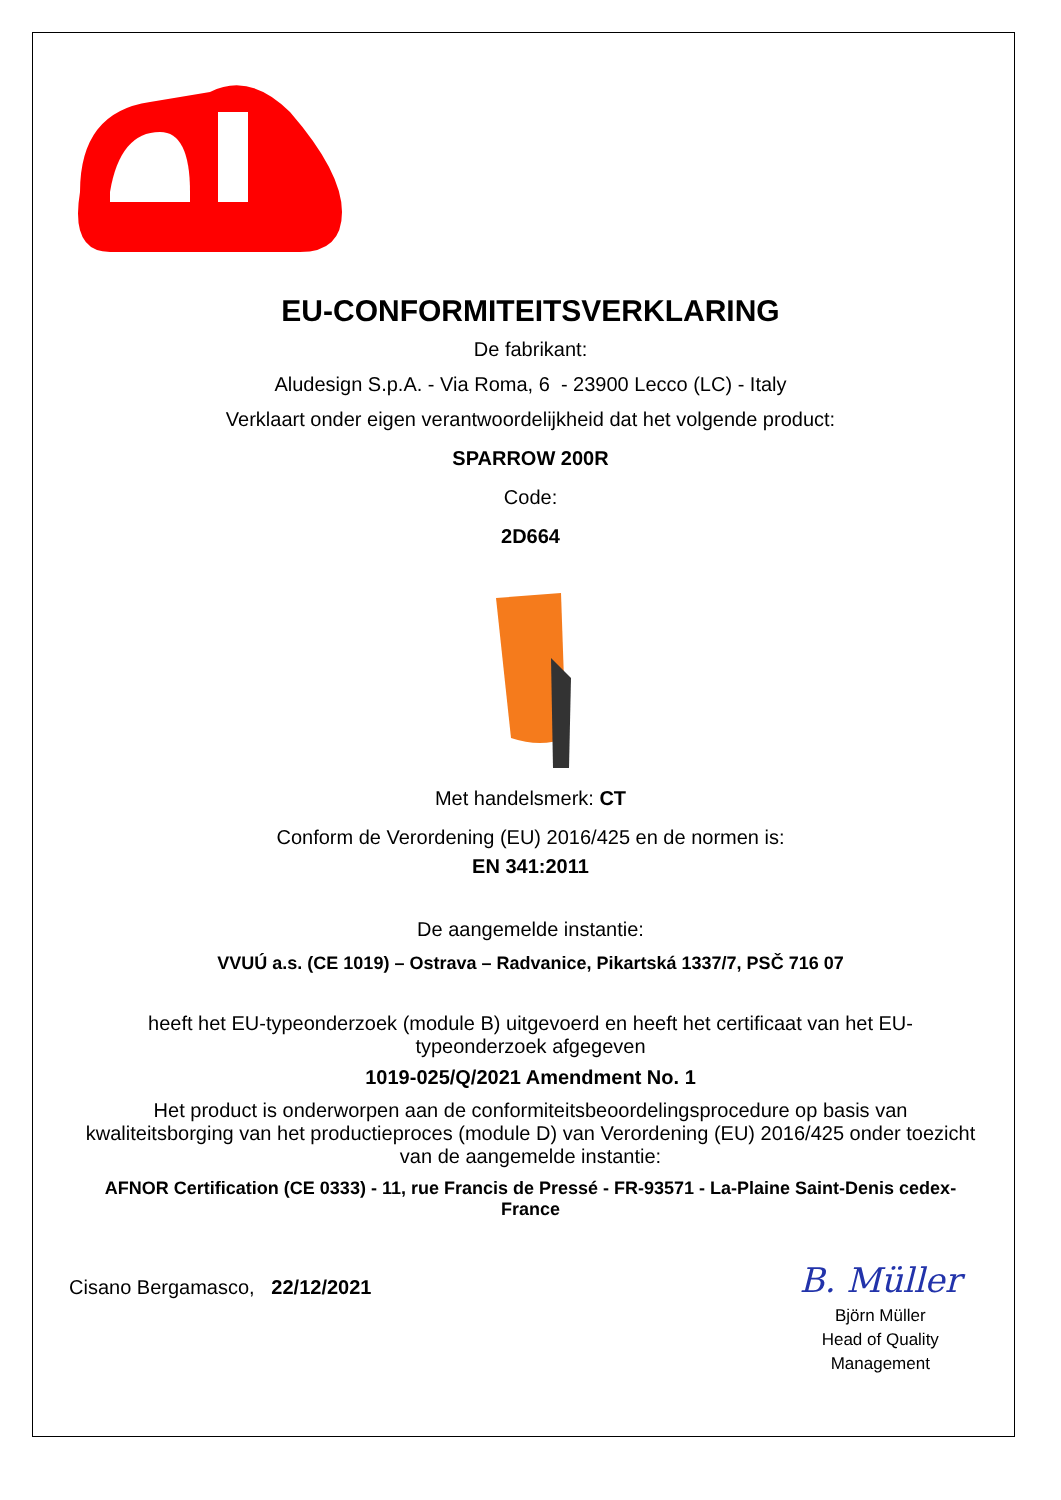®
EU-CONFORMITEITSVERKLARING
De fabrikant:
Aludesign S.p.A. - Via Roma, 6 - 23900 Lecco (LC) - Italy
Verklaart onder eigen verantwoordelijkheid dat het volgende product:
SPARROW 200R
Code:
2D664
Met handelsmerk: CT
Conform de Verordening (EU) 2016/425 en de normen is:
EN 341:2011
De aangemelde instantie:
VVUÚ a.s. (CE 1019) – Ostrava – Radvanice, Pikartská 1337/7, PSČ 716 07
heeft het EU-typeonderzoek (module B) uitgevoerd en heeft het certificaat van het EU-typeonderzoek afgegeven
1019-025/Q/2021 Amendment No. 1
Het product is onderworpen aan de conformiteitsbeoordelingsprocedure op basis van kwaliteitsborging van het productieproces (module D) van Verordening (EU) 2016/425 onder toezicht van de aangemelde instantie:
AFNOR Certification (CE 0333) - 11, rue Francis de Pressé - FR-93571 - La-Plaine Saint-Denis cedex-France
Cisano Bergamasco, 22/12/2021
B. Müller
Björn Müller
Head of Quality
Management